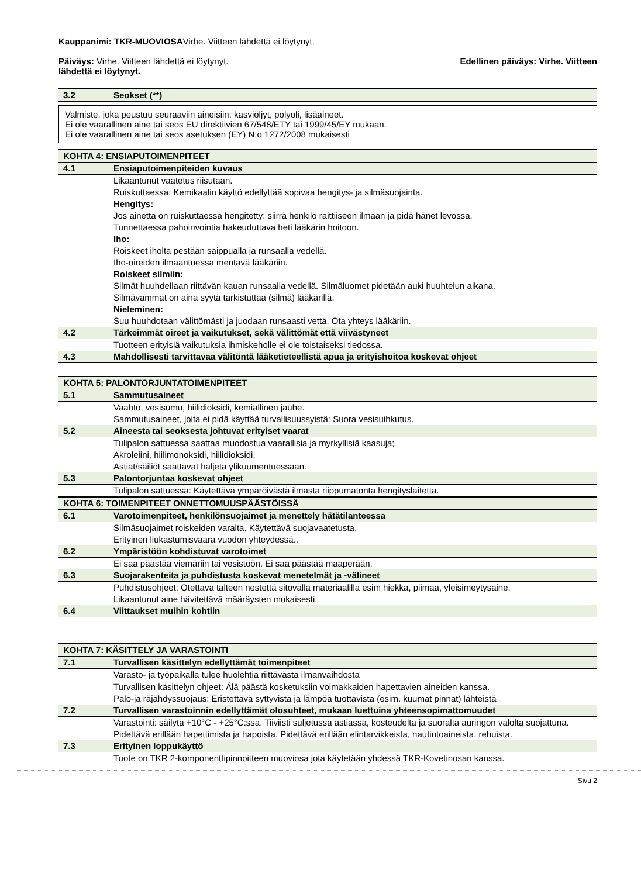Kauppanimi: TKR-MUOVIOSAVirhe. Viitteen lähdettä ei löytynyt.
Päiväys: Virhe. Viitteen lähdettä ei löytynyt. Edellinen päiväys: Virhe. Viitteen
lähdettä ei löytynyt.
| 3.2 | Seokset (**) |
Valmiste, joka peustuu seuraaviin aineisiin: kasviöljyt, polyoli, lisäaineet.
Ei ole vaarallinen aine tai seos EU direktiivien 67/548/ETY tai 1999/45/EY mukaan.
Ei ole vaarallinen aine tai seos asetuksen (EY) N:o 1272/2008 mukaisesti
| KOHTA 4: ENSIAPUTOIMENPITEET | |
| 4.1 | Ensiaputoimenpiteiden kuvaus |
| | Likaantunut vaatetus riisutaan. Ruiskuttaessa: Kemikaalin käyttö edellyttää sopivaa hengitys- ja silmäsuojainta. Hengitys: Jos ainetta on ruiskuttaessa hengitetty: siirrä henkilö raittiiseen ilmaan ja pidä hänet levossa. Tunnettaessa pahoinvointia hakeuduttava heti lääkärin hoitoon. Iho: Roiskeet iholta pestään saippualla ja runsaalla vedellä. Iho-oireiden ilmaantuessa mentävä lääkäriin. Roiskeet silmiin: Silmät huuhdellaan riittävän kauan runsaalla vedellä. Silmäluomet pidetään auki huuhtelun aikana. Silmävammat on aina syytä tarkistuttaa (silmä) lääkärillä. Nieleminen: Suu huuhdotaan välittömästi ja juodaan runsaasti vettä. Ota yhteys lääkäriin. |
| 4.2 | Tärkeimmät oireet ja vaikutukset, sekä välittömät että viivästyneet |
| | Tuotteen erityisiä vaikutuksia ihmiskeholle ei ole toistaiseksi tiedossa. |
| 4.3 | Mahdollisesti tarvittavaa välitöntä lääketieteellistä apua ja erityishoitoa koskevat ohjeet |
| KOHTA 5: PALONTORJUNTATOIMENPITEET | |
| 5.1 | Sammutusaineet |
| | Vaahto, vesisumu, hiilidioksidi, kemiallinen jauhe. Sammutusaineet, joita ei pidä käyttää turvallisuussyistä: Suora vesisuihkutus. |
| 5.2 | Aineesta tai seoksesta johtuvat erityiset vaarat |
| | Tulipalon sattuessa saattaa muodostua vaarallisia ja myrkyllisiä kaasuja; Akroleiini, hiilimonoksidi, hiilidioksidi. Astiat/säiliöt saattavat haljeta ylikuumentuessaan. |
| 5.3 | Palontorjuntaa koskevat ohjeet |
| | Tulipalon sattuessa: Käytettävä ympäröivästä ilmasta riippumatonta hengityslaitetta. |
| KOHTA 6: TOIMENPITEET ONNETTOMUUSPÄÄSTÖISSÄ | |
| 6.1 | Varotoimenpiteet, henkilönsuojaimet ja menettely hätätilanteessa |
| | Silmäsuojaimet roiskeiden varalta. Käytettävä suojavaatetusta. Erityinen liukastumisvaara vuodon yhteydessä.. |
| 6.2 | Ympäristöön kohdistuvat varotoimet |
| | Ei saa päästää viemäriin tai vesistöön. Ei saa päästää maaperään. |
| 6.3 | Suojarakenteita ja puhdistusta koskevat menetelmät ja -välineet |
| | Puhdistusohjeet: Otettava talteen nestettä sitovalla materiaalilla esim hiekka, piimaa, yleisimeytysaine. Likaantunut aine hävitettävä määräysten mukaisesti. |
| 6.4 | Viittaukset muihin kohtiin |
| KOHTA 7: KÄSITTELY JA VARASTOINTI | |
| 7.1 | Turvallisen käsittelyn edellyttämät toimenpiteet |
| | Varasto- ja työpaikalla tulee huolehtia riittävästä ilmanvaihdosta |
| | Turvallisen käsittelyn ohjeet: Älä päästä kosketuksiin voimakkaiden hapettavien aineiden kanssa. Palo-ja räjähdyssuojaus: Eristettävä syttyvistä ja lämpöä tuottavista (esim. kuumat pinnat) lähteistä |
| 7.2 | Turvallisen varastoinnin edellyttämät olosuhteet, mukaan luettuina yhteensopimattomuudet |
| | Varastointi: säilytä +10°C - +25°C:ssa. Tiiviisti suljetussa astiassa, kosteudelta ja suoralta auringon valolta suojattuna. Pidettävä erillään hapettimista ja hapoista. Pidettävä erillään elintarvikkeista, nautintoaineista, rehuista. |
| 7.3 | Erityinen loppukäyttö |
| | Tuote on TKR 2-komponenttipinnoitteen muoviosa jota käytetään yhdessä TKR-Kovetinosan kanssa. |
Sivu 2